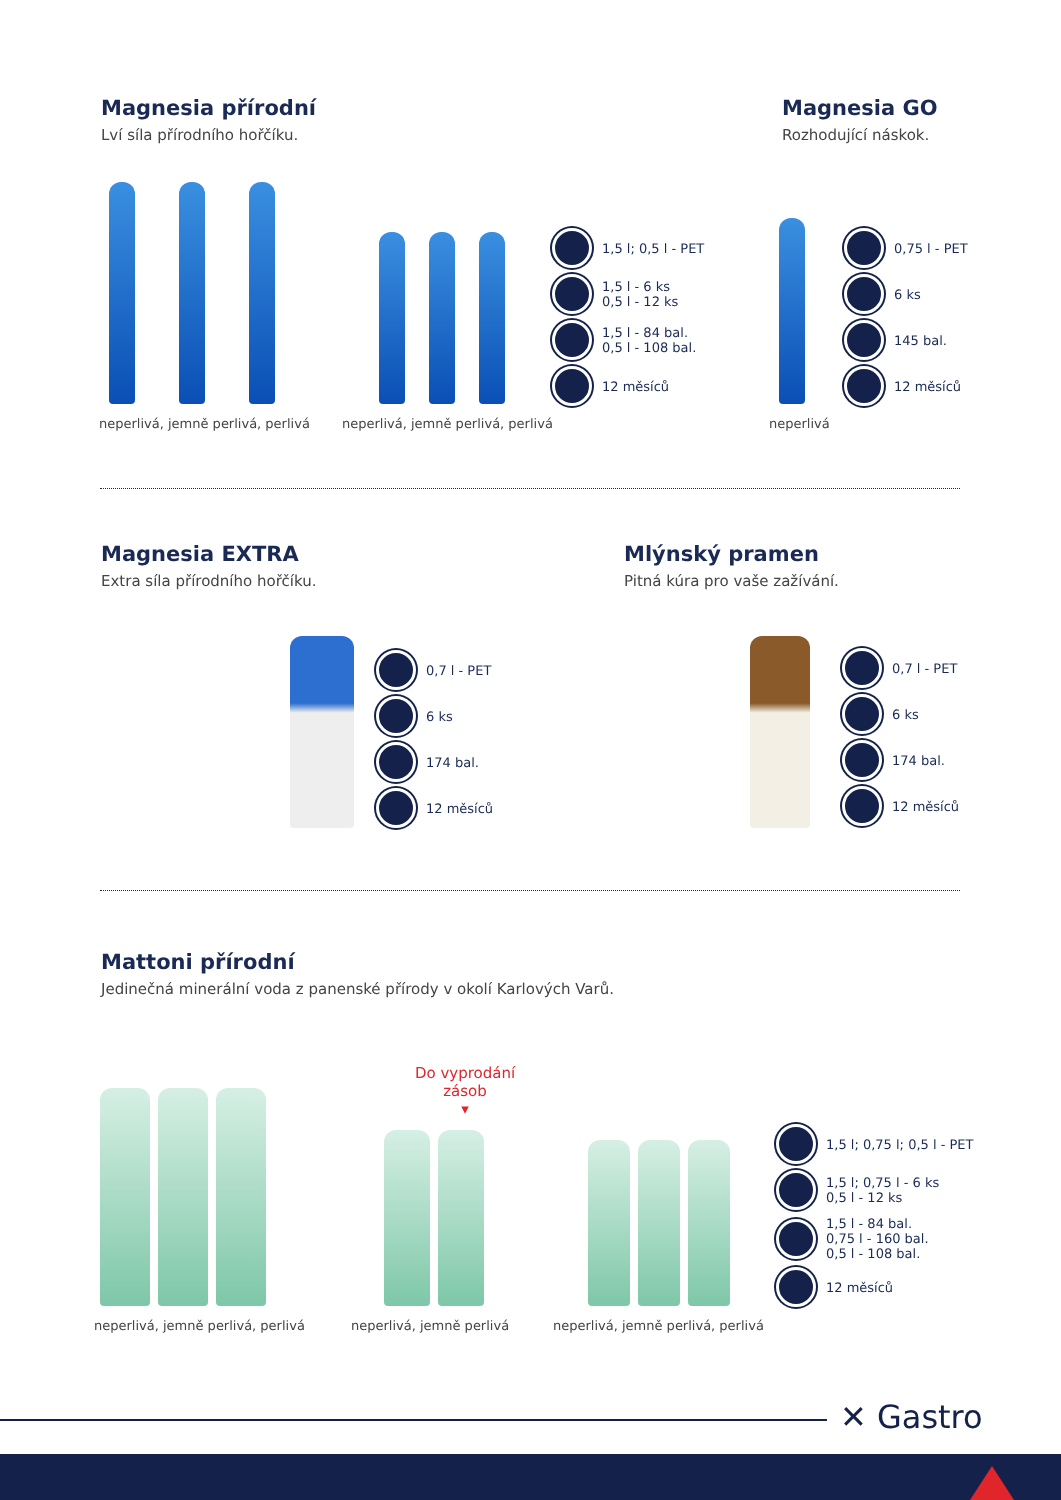Magnesia přírodní
Lví síla přírodního hořčíku.
Magnesia GO
Rozhodující náskok.
1,5 l; 0,5 l - PET
1,5 l - 6 ks
0,5 l - 12 ks
1,5 l - 84 bal.
0,5 l - 108 bal.
12 měsíců
0,75 l - PET
6 ks
145 bal.
12 měsíců
neperlivá, jemně perlivá, perlivá
neperlivá, jemně perlivá, perlivá
neperlivá
Magnesia EXTRA
Extra síla přírodního hořčíku.
Mlýnský pramen
Pitná kúra pro vaše zažívání.
0,7 l - PET
6 ks
174 bal.
12 měsíců
0,7 l - PET
6 ks
174 bal.
12 měsíců
Mattoni přírodní
Jedinečná minerální voda z panenské přírody v okolí Karlových Varů.
Do vyprodání zásob
▾
1,5 l; 0,75 l; 0,5 l - PET
1,5 l; 0,75 l - 6 ks
0,5 l - 12 ks
1,5 l - 84 bal.
0,75 l - 160 bal.
0,5 l - 108 bal.
12 měsíců
neperlivá, jemně perlivá, perlivá
neperlivá, jemně perlivá
neperlivá, jemně perlivá, perlivá
✕ Gastro